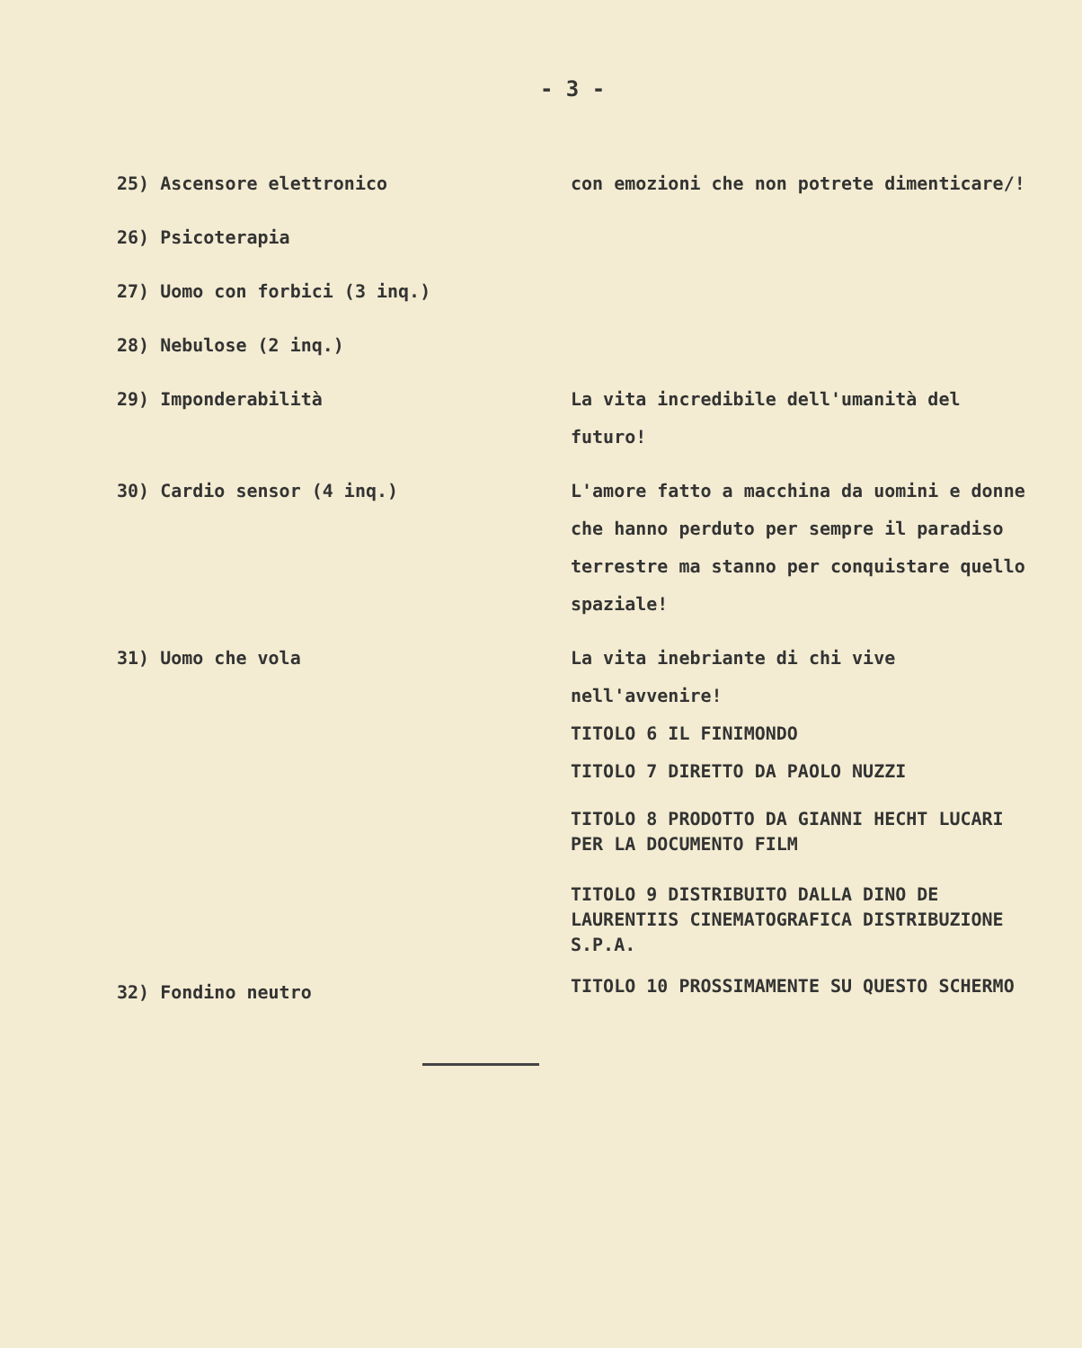- 3 -
| 25) Ascensore elettronico | con emozioni che non potrete dimenticare/! |
| 26) Psicoterapia | |
| 27) Uomo con forbici (3 inq.) | |
| 28) Nebulose (2 inq.) | |
| 29) Imponderabilità | La vita incredibile dell'umanità del futuro! |
| 30) Cardio sensor (4 inq.) | L'amore fatto a macchina da uomini e donne che hanno perduto per sempre il paradiso terrestre ma stanno per conquistare quello spaziale! |
| 31) Uomo che vola | La vita inebriante di chi vive nell'avvenire! TITOLO 6 IL FINIMONDO TITOLO 7 DIRETTO DA PAOLO NUZZI |
| | TITOLO 8 PRODOTTO DA GIANNI HECHT LUCARI PER LA DOCUMENTO FILM TITOLO 9 DISTRIBUITO DALLA DINO DE LAURENTIIS CINEMATOGRAFICA DISTRIBUZIONE S.P.A. |
| 32) Fondino neutro | TITOLO 10 PROSSIMAMENTE SU QUESTO SCHERMO |